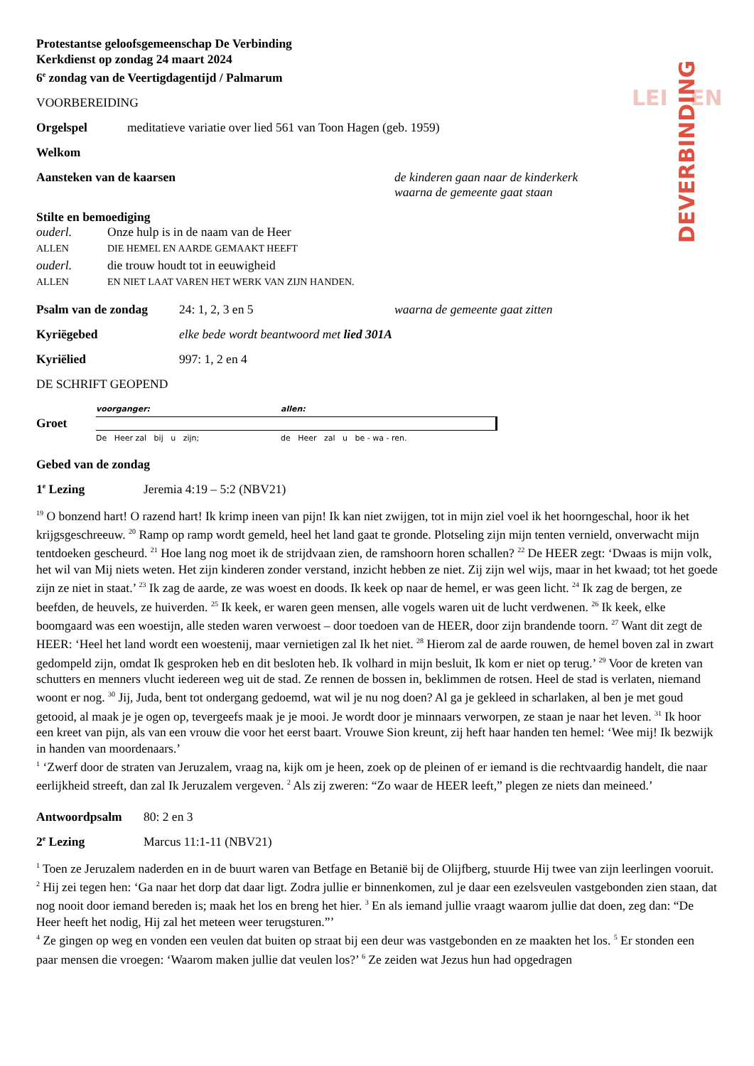LEI
EN
DEVERBINDING
Protestantse geloofsgemeenschap De Verbinding
Kerkdienst op zondag 24 maart 2024
6<sup>e</sup> zondag van de Veertigdagentijd / Palmarum
VOORBEREIDING
Orgelspel meditatieve variatie over lied 561 van Toon Hagen (geb. 1959)
Welkom
Aansteken van de kaarsen de kinderen gaan naar de kinderkerk
waarna de gemeente gaat staan
Stilte en bemoediging
ouderl. Onze hulp is in de naam van de Heer ALLEN DIE HEMEL EN AARDE GEMAAKT HEEFT ouderl. die trouw houdt tot in eeuwigheid ALLEN EN NIET LAAT VAREN HET WERK VAN ZIJN HANDEN.
Psalm van de zondag 24: 1, 2, 3 en 5 waarna de gemeente gaat zitten
Kyriëgebed elke bede wordt beantwoord met lied 301A
Kyriëlied 997: 1, 2 en 4
DE SCHRIFT GEOPEND
Groet
voorganger:
De Heer zal bij u zijn;
allen:
de Heer zal u be - wa - ren.
Gebed van de zondag
1<sup>e</sup> Lezing Jeremia 4:19 – 5:2 (NBV21)
<sup>19</sup> O bonzend hart! O razend hart! Ik krimp ineen van pijn! Ik kan niet zwijgen, tot in mijn ziel voel ik het hoorngeschal, hoor ik het krijgsgeschreeuw. <sup>20</sup> Ramp op ramp wordt gemeld, heel het land gaat te gronde. Plotseling zijn mijn tenten vernield, onverwacht mijn tentdoeken gescheurd. <sup>21</sup> Hoe lang nog moet ik de strijdvaan zien, de ramshoorn horen schallen? <sup>22</sup> De HEER zegt: ‘Dwaas is mijn volk, het wil van Mij niets weten. Het zijn kinderen zonder verstand, inzicht hebben ze niet. Zij zijn wel wijs, maar in het kwaad; tot het goede zijn ze niet in staat.’ <sup>23</sup> Ik zag de aarde, ze was woest en doods. Ik keek op naar de hemel, er was geen licht. <sup>24</sup> Ik zag de bergen, ze beefden, de heuvels, ze huiverden. <sup>25</sup> Ik keek, er waren geen mensen, alle vogels waren uit de lucht verdwenen. <sup>26</sup> Ik keek, elke boomgaard was een woestijn, alle steden waren verwoest – door toedoen van de HEER, door zijn brandende toorn. <sup>27</sup> Want dit zegt de HEER: ‘Heel het land wordt een woestenij, maar vernietigen zal Ik het niet. <sup>28</sup> Hierom zal de aarde rouwen, de hemel boven zal in zwart gedompeld zijn, omdat Ik gesproken heb en dit besloten heb. Ik volhard in mijn besluit, Ik kom er niet op terug.’ <sup>29</sup> Voor de kreten van schutters en menners vlucht iedereen weg uit de stad. Ze rennen de bossen in, beklimmen de rotsen. Heel de stad is verlaten, niemand woont er nog. <sup>30</sup> Jij, Juda, bent tot ondergang gedoemd, wat wil je nu nog doen? Al ga je gekleed in scharlaken, al ben je met goud getooid, al maak je je ogen op, tevergeefs maak je je mooi. Je wordt door je minnaars verworpen, ze staan je naar het leven. <sup>31</sup> Ik hoor een kreet van pijn, als van een vrouw die voor het eerst baart. Vrouwe Sion kreunt, zij heft haar handen ten hemel: ‘Wee mij! Ik bezwijk in handen van moordenaars.’
<sup>1</sup> ‘Zwerf door de straten van Jeruzalem, vraag na, kijk om je heen, zoek op de pleinen of er iemand is die rechtvaardig handelt, die naar eerlijkheid streeft, dan zal Ik Jeruzalem vergeven. <sup>2</sup> Als zij zweren: “Zo waar de HEER leeft,” plegen ze niets dan meineed.’
Antwoordpsalm 80: 2 en 3
2<sup>e</sup> Lezing Marcus 11:1-11 (NBV21)
<sup>1</sup> Toen ze Jeruzalem naderden en in de buurt waren van Betfage en Betanië bij de Olijfberg, stuurde Hij twee van zijn leerlingen vooruit. <sup>2</sup> Hij zei tegen hen: ‘Ga naar het dorp dat daar ligt. Zodra jullie er binnenkomen, zul je daar een ezelsveulen vastgebonden zien staan, dat nog nooit door iemand bereden is; maak het los en breng het hier. <sup>3</sup> En als iemand jullie vraagt waarom jullie dat doen, zeg dan: “De Heer heeft het nodig, Hij zal het meteen weer terugsturen.”’
<sup>4</sup> Ze gingen op weg en vonden een veulen dat buiten op straat bij een deur was vastgebonden en ze maakten het los. <sup>5</sup> Er stonden een paar mensen die vroegen: ‘Waarom maken jullie dat veulen los?’ <sup>6</sup> Ze zeiden wat Jezus hun had opgedragen